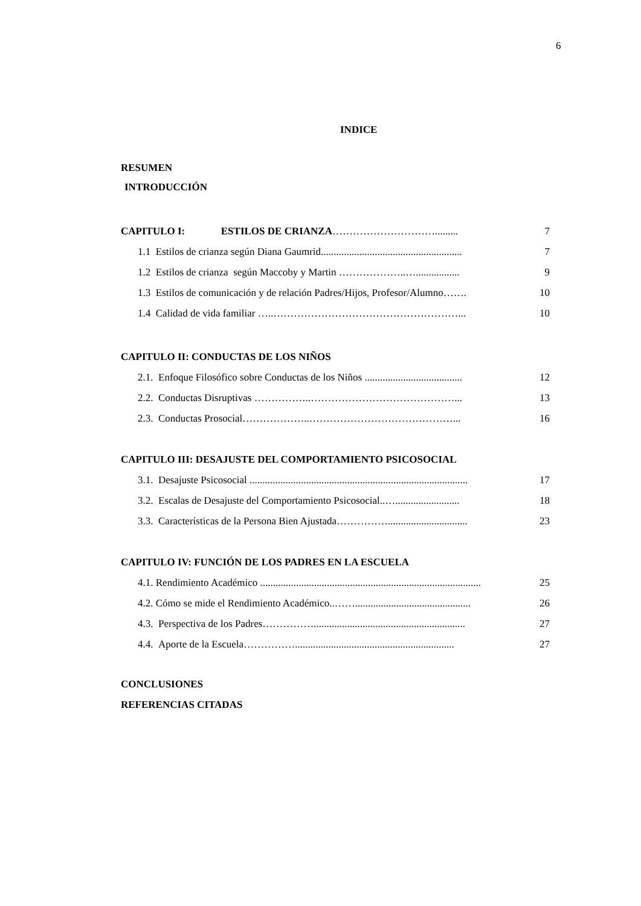6
INDICE
RESUMEN
INTRODUCCIÓN
CAPITULO I: ESTILOS DE CRIANZA…………………………......... 7
1.1 Estilos de crianza según Diana Gaumrid....................................................... 7
1.2 Estilos de crianza según Maccoby y Martin ………………..…................. 9
1.3 Estilos de comunicación y de relación Padres/Hijos, Profesor/Alumno……. 10
1.4 Calidad de vida familiar …..………………………………………………... 10
CAPITULO II: CONDUCTAS DE LOS NIÑOS
2.1. Enfoque Filosófico sobre Conductas de los Niños ...................................... 12
2.2. Conductas Disruptivas ……………..……………………………………... 13
2.3. Conductas Prosocial………………..……………………………………... 16
CAPITULO III: DESAJUSTE DEL COMPORTAMIENTO PSICOSOCIAL
3.1. Desajuste Psicosocial ..................................................................................... 17
3.2. Escalas de Desajuste del Comportamiento Psicosocial..…......................... 18
3.3. Características de la Persona Bien Ajustada……………............................... 23
CAPITULO IV: FUNCIÓN DE LOS PADRES EN LA ESCUELA
4.1. Rendimiento Académico ...................................................................................... 25
4.2. Cómo se mide el Rendimiento Académico..……............................................. 26
4.3. Perspectiva de los Padres……………........................................................... 27
4.4. Aporte de la Escuela…………….............................................................. 27
CONCLUSIONES
REFERENCIAS CITADAS